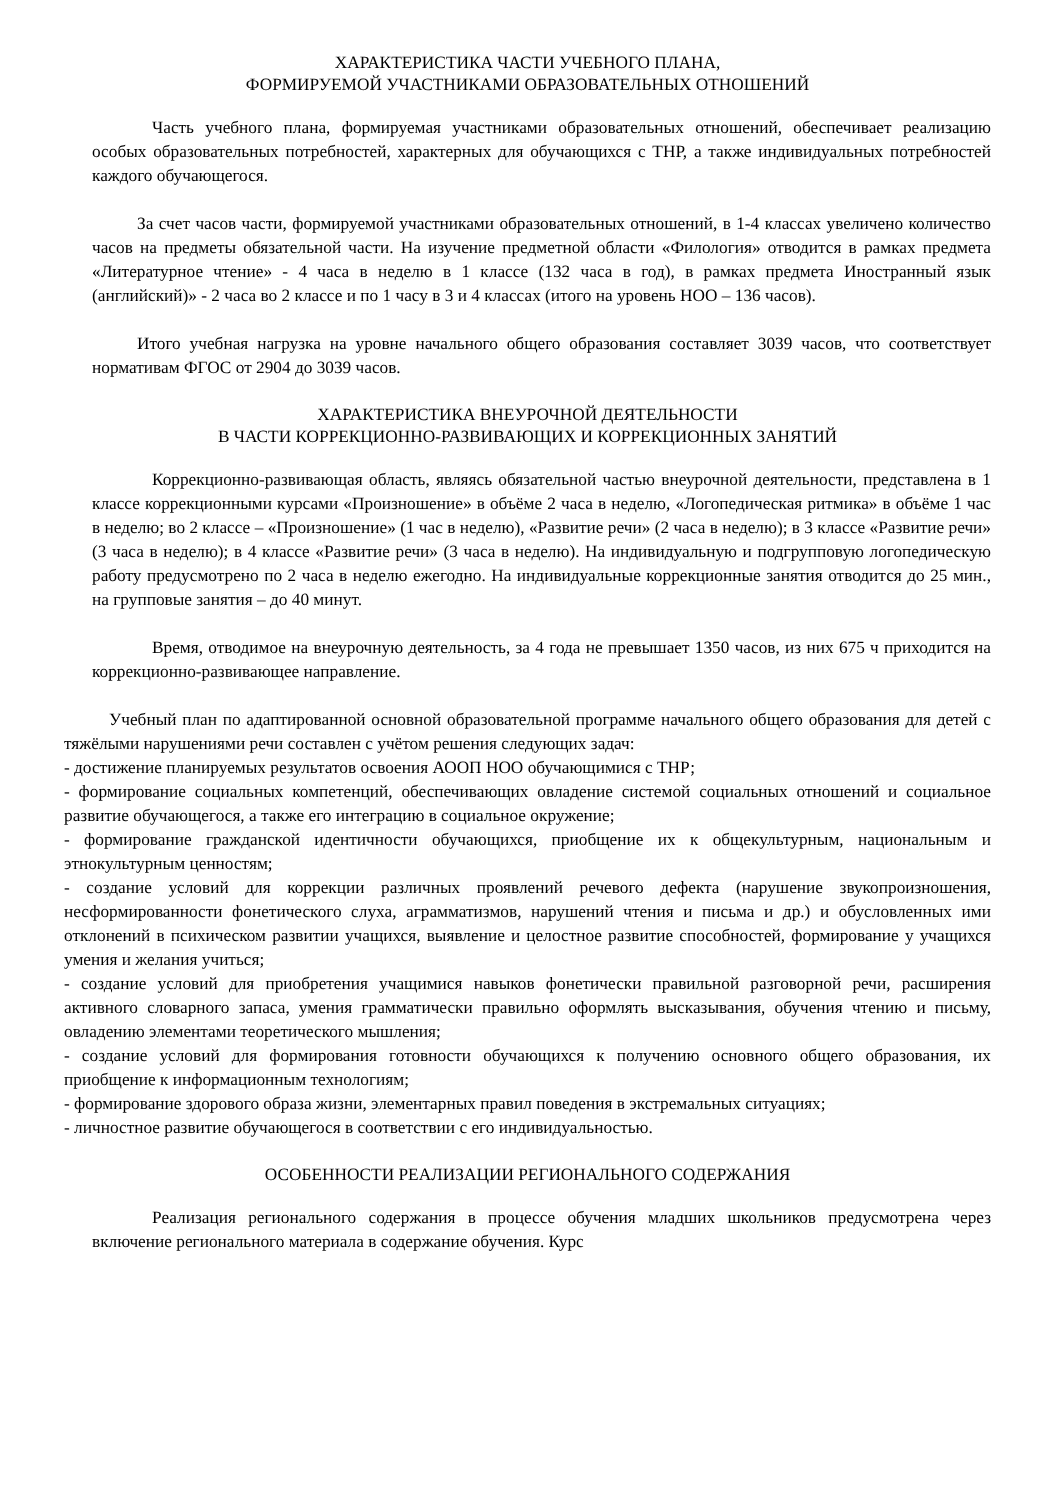ХАРАКТЕРИСТИКА ЧАСТИ УЧЕБНОГО ПЛАНА,
ФОРМИРУЕМОЙ УЧАСТНИКАМИ ОБРАЗОВАТЕЛЬНЫХ ОТНОШЕНИЙ
Часть учебного плана, формируемая участниками образовательных отношений, обеспечивает реализацию особых образовательных потребностей, характерных для обучающихся с ТНР, а также индивидуальных потребностей каждого обучающегося.
За счет часов части, формируемой участниками образовательных отношений, в 1-4 классах увеличено количество часов на предметы обязательной части. На изучение предметной области «Филология» отводится в рамках предмета «Литературное чтение» - 4 часа в неделю в 1 классе (132 часа в год), в рамках предмета Иностранный язык (английский)» - 2 часа во 2 классе и по 1 часу в 3 и 4 классах (итого на уровень НОО – 136 часов).
Итого учебная нагрузка на уровне начального общего образования составляет 3039 часов, что соответствует нормативам ФГОС от 2904 до 3039 часов.
ХАРАКТЕРИСТИКА ВНЕУРОЧНОЙ ДЕЯТЕЛЬНОСТИ
В ЧАСТИ КОРРЕКЦИОННО-РАЗВИВАЮЩИХ И КОРРЕКЦИОННЫХ ЗАНЯТИЙ
Коррекционно-развивающая область, являясь обязательной частью внеурочной деятельности, представлена в 1 классе коррекционными курсами «Произношение» в объёме 2 часа в неделю, «Логопедическая ритмика» в объёме 1 час в неделю; во 2 классе – «Произношение» (1 час в неделю), «Развитие речи» (2 часа в неделю); в 3 классе «Развитие речи» (3 часа в неделю); в 4 классе «Развитие речи» (3 часа в неделю). На индивидуальную и подгрупповую логопедическую работу предусмотрено по 2 часа в неделю ежегодно. На индивидуальные коррекционные занятия отводится до 25 мин., на групповые занятия – до 40 минут.
Время, отводимое на внеурочную деятельность, за 4 года не превышает 1350 часов, из них 675 ч приходится на коррекционно-развивающее направление.
Учебный план по адаптированной основной образовательной программе начального общего образования для детей с тяжёлыми нарушениями речи составлен с учётом решения следующих задач:
- достижение планируемых результатов освоения АООП НОО обучающимися с ТНР;
- формирование социальных компетенций, обеспечивающих овладение системой социальных отношений и социальное развитие обучающегося, а также его интеграцию в социальное окружение;
- формирование гражданской идентичности обучающихся, приобщение их к общекультурным, национальным и этнокультурным ценностям;
- создание условий для коррекции различных проявлений речевого дефекта (нарушение звукопроизношения, несформированности фонетического слуха, аграмматизмов, нарушений чтения и письма и др.) и обусловленных ими отклонений в психическом развитии учащихся, выявление и целостное развитие способностей, формирование у учащихся умения и желания учиться;
- создание условий для приобретения учащимися навыков фонетически правильной разговорной речи, расширения активного словарного запаса, умения грамматически правильно оформлять высказывания, обучения чтению и письму, овладению элементами теоретического мышления;
- создание условий для формирования готовности обучающихся к получению основного общего образования, их приобщение к информационным технологиям;
- формирование здорового образа жизни, элементарных правил поведения в экстремальных ситуациях;
- личностное развитие обучающегося в соответствии с его индивидуальностью.
ОСОБЕННОСТИ РЕАЛИЗАЦИИ РЕГИОНАЛЬНОГО СОДЕРЖАНИЯ
Реализация регионального содержания в процессе обучения младших школьников предусмотрена через включение регионального материала в содержание обучения. Курс